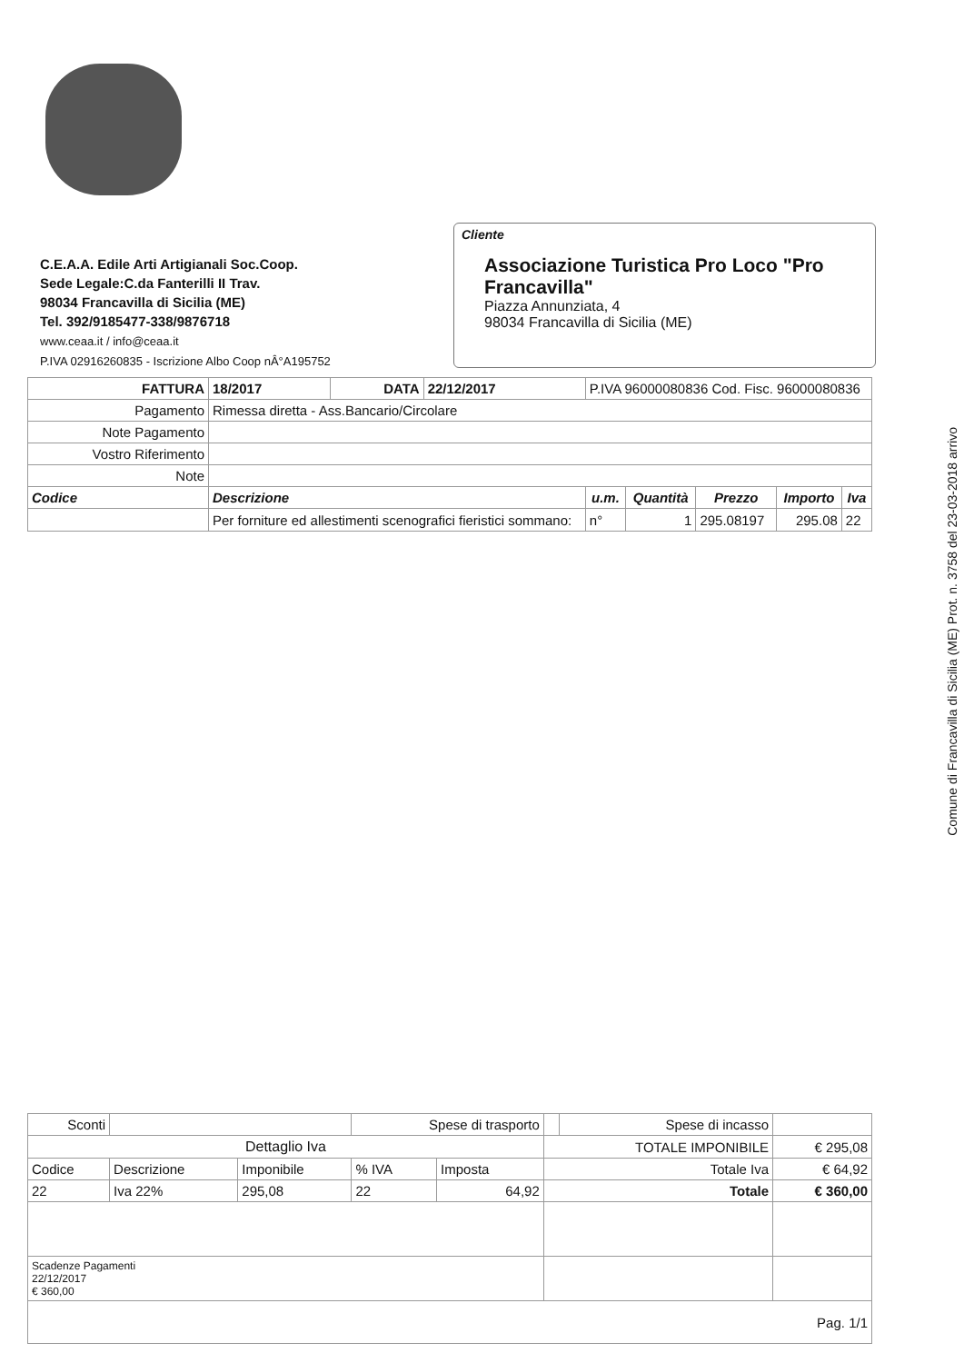C.E.A.A. Edile Arti Artigianali Soc.Coop.
Sede Legale:C.da Fanterilli II Trav.
98034 Francavilla di Sicilia (ME)
Tel. 392/9185477-338/9876718
www.ceaa.it / info@ceaa.it
P.IVA 02916260835 - Iscrizione Albo Coop nÂ°A195752
Cliente
Associazione Turistica Pro Loco "Pro Francavilla"
Piazza Annunziata, 4
98034 Francavilla di Sicilia (ME)
| FATTURA | 18/2017 | DATA | 22/12/2017 | P.IVA 96000080836 Cod. Fisc. 96000080836 | | | | |
| Pagamento | Rimessa diretta - Ass.Bancario/Circolare | | | | | | | |
| Note Pagamento | | | | | | | | |
| Vostro Riferimento | | | | | | | | |
| Note | | | | | | | | |
| Codice | Descrizione | | | u.m. | Quantità | Prezzo | Importo | Iva |
| | Per forniture ed allestimenti scenografici fieristici sommano: | | | n° | 1 | 295.08197 | 295.08 | 22 |
| Sconti | | | Spese di trasporto | | | Spese di incasso | |
| Dettaglio Iva | | | | | TOTALE IMPONIBILE | | € 295,08 |
| Codice | Descrizione | Imponibile | % IVA | Imposta | Totale Iva | | € 64,92 |
| 22 | Iva 22% | 295,08 | 22 | 64,92 | Totale | | € 360,00 |
| Scadenze Pagamenti 22/12/2017 € 360,00 | | | | | | | |
| Pag. 1/1 | | | | | | | |
Comune di Francavilla di Sicilia (ME) Prot. n. 3758 del 23-03-2018 arrivo